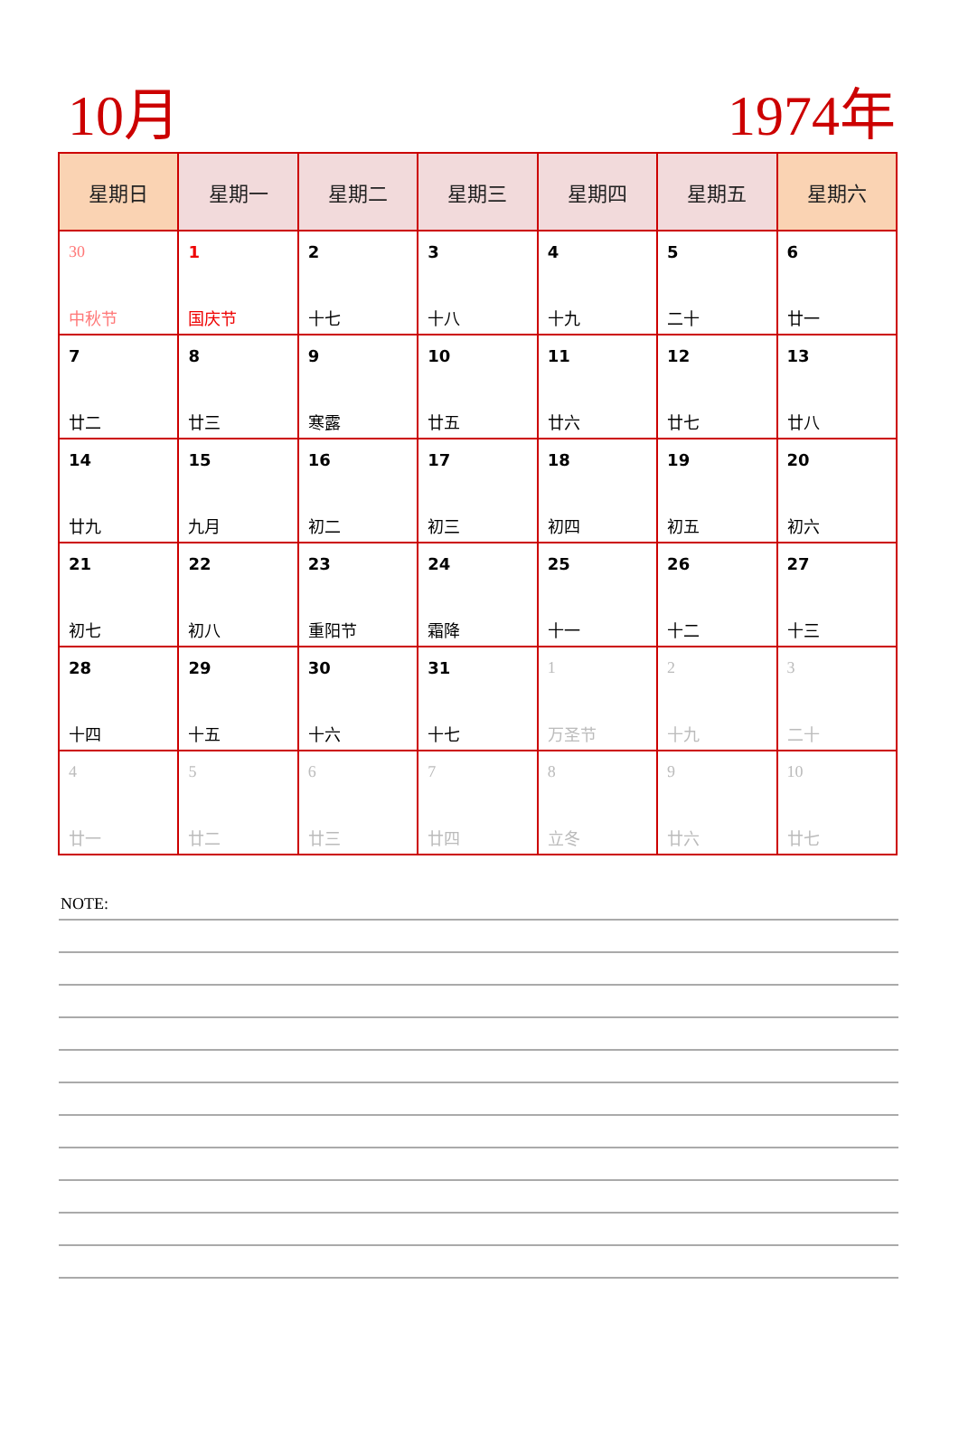10月 1974年
| 星期日 | 星期一 | 星期二 | 星期三 | 星期四 | 星期五 | 星期六 |
| --- | --- | --- | --- | --- | --- | --- |
| 30 中秋节 | 1 国庆节 | 2 十七 | 3 十八 | 4 十九 | 5 二十 | 6 廿一 |
| 7 廿二 | 8 廿三 | 9 寒露 | 10 廿五 | 11 廿六 | 12 廿七 | 13 廿八 |
| 14 廿九 | 15 九月 | 16 初二 | 17 初三 | 18 初四 | 19 初五 | 20 初六 |
| 21 初七 | 22 初八 | 23 重阳节 | 24 霜降 | 25 十一 | 26 十二 | 27 十三 |
| 28 十四 | 29 十五 | 30 十六 | 31 十七 | 1 万圣节 | 2 十九 | 3 二十 |
| 4 廿一 | 5 廿二 | 6 廿三 | 7 廿四 | 8 立冬 | 9 廿六 | 10 廿七 |
NOTE: